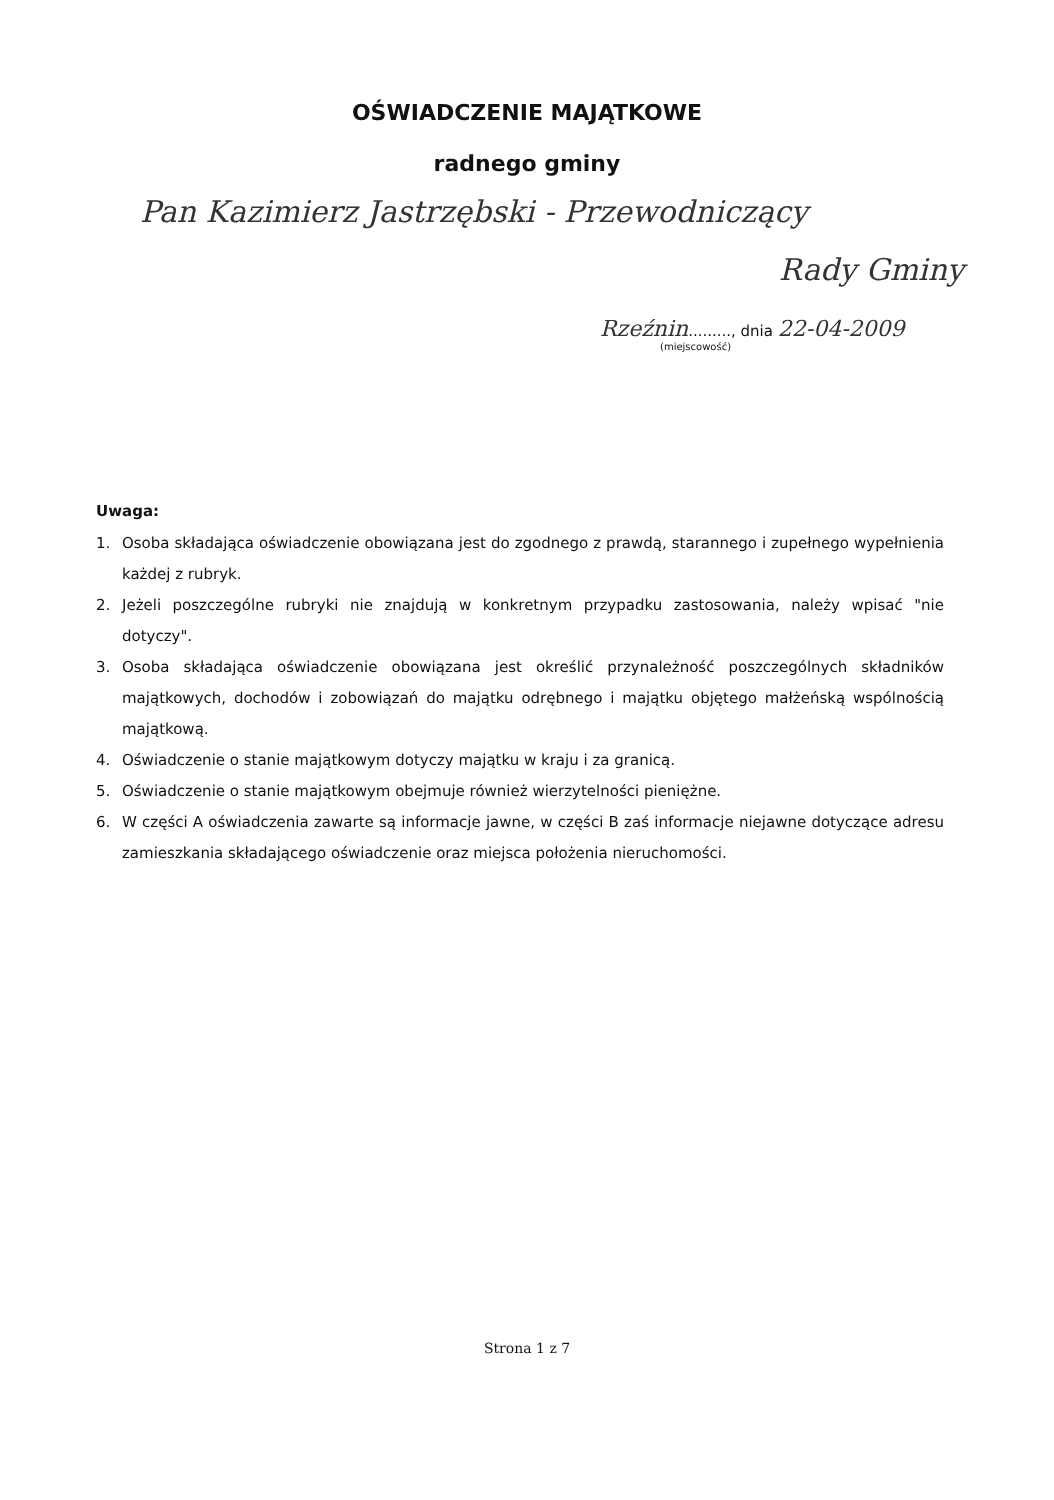OŚWIADCZENIE MAJĄTKOWE
radnego gminy
Pan Kazimierz Jastrzębski - Przewodniczący
Rady Gminy
Rzeźnin........., dnia 22-04-2009
(miejscowość)
Uwaga:
1. Osoba składająca oświadczenie obowiązana jest do zgodnego z prawdą, starannego i zupełnego wypełnienia każdej z rubryk.
2. Jeżeli poszczególne rubryki nie znajdują w konkretnym przypadku zastosowania, należy wpisać "nie dotyczy".
3. Osoba składająca oświadczenie obowiązana jest określić przynależność poszczególnych składników majątkowych, dochodów i zobowiązań do majątku odrębnego i majątku objętego małżeńską wspólnością majątkową.
4. Oświadczenie o stanie majątkowym dotyczy majątku w kraju i za granicą.
5. Oświadczenie o stanie majątkowym obejmuje również wierzytelności pieniężne.
6. W części A oświadczenia zawarte są informacje jawne, w części B zaś informacje niejawne dotyczące adresu zamieszkania składającego oświadczenie oraz miejsca położenia nieruchomości.
Strona 1 z 7